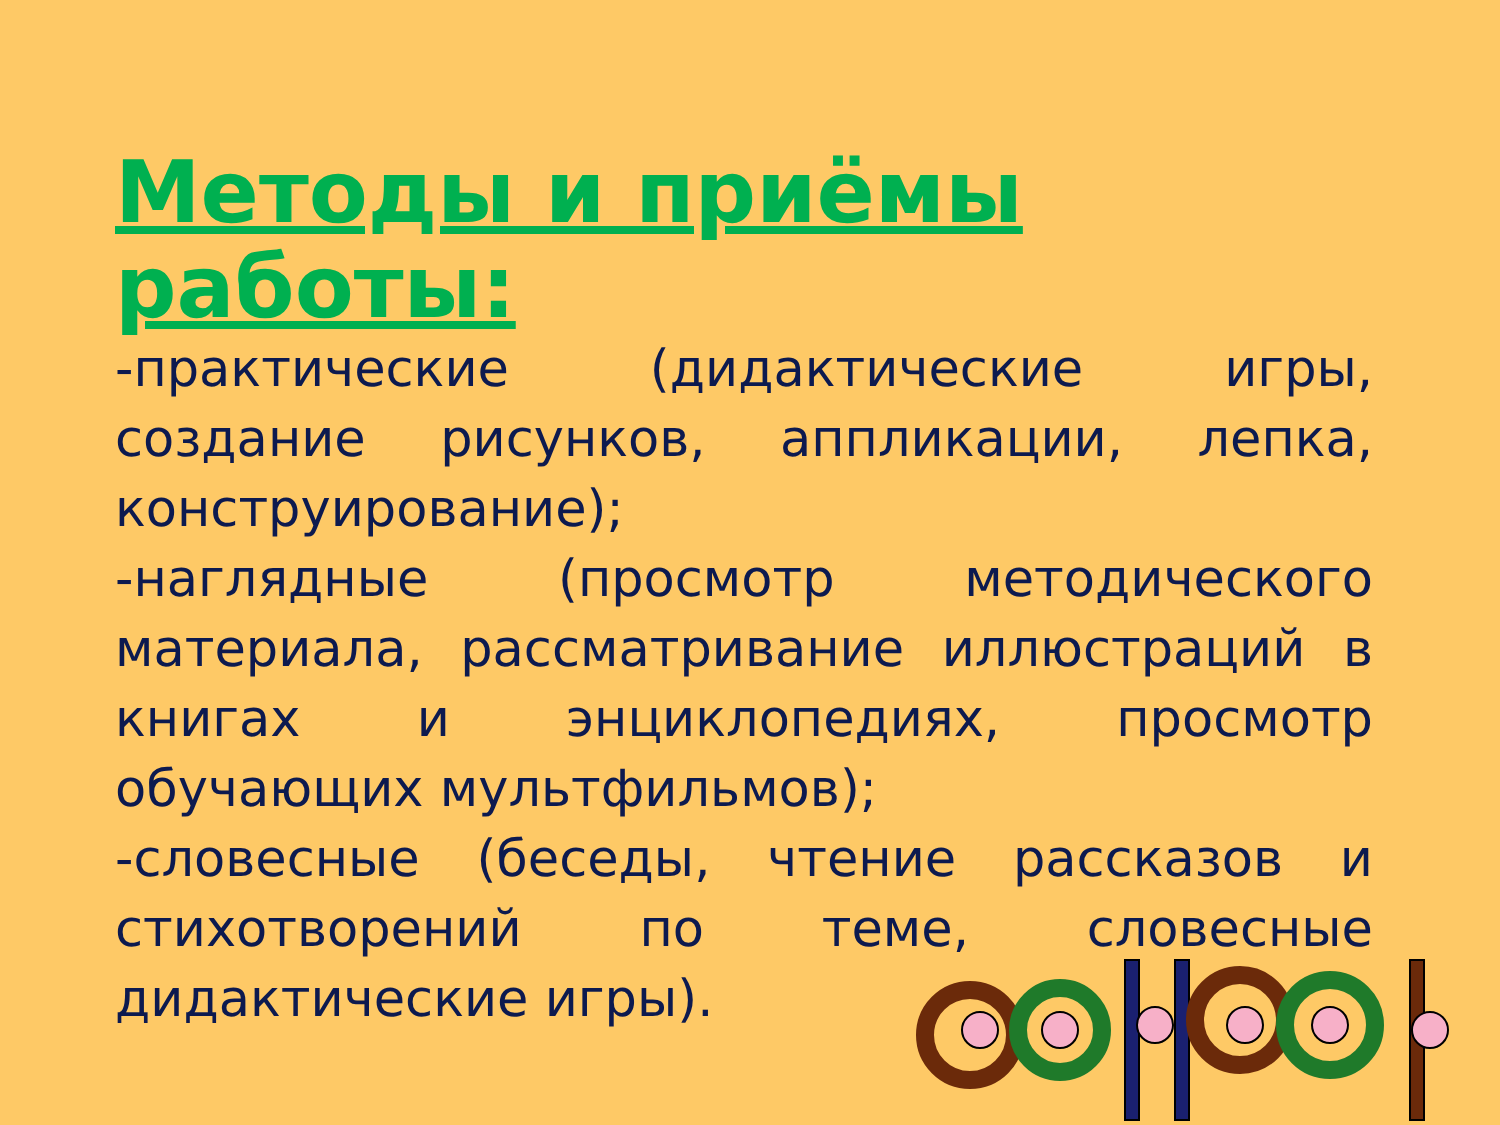Методы и приёмы работы:
-практические (дидактические игры, создание рисунков, аппликации, лепка, конструирование);
-наглядные (просмотр методического материала, рассматривание иллюстраций в книгах и энциклопедиях, просмотр обучающих мультфильмов);
-словесные (беседы, чтение рассказов и стихотворений по теме, словесные дидактические игры).